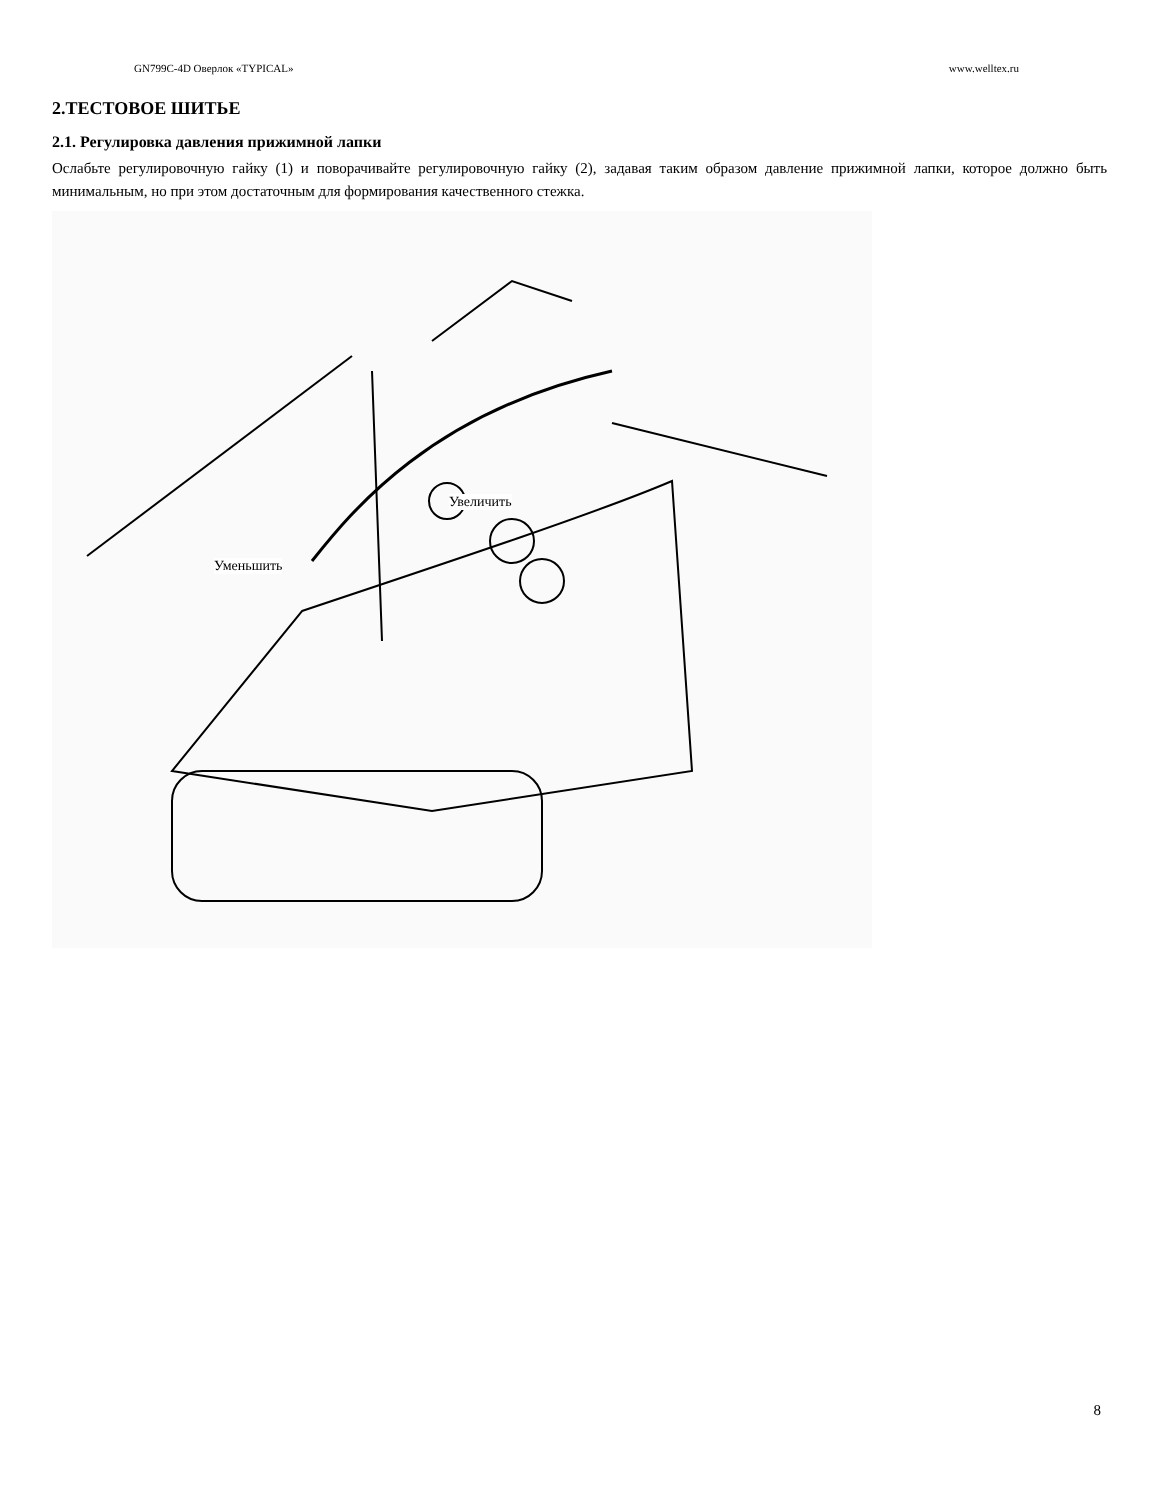GN799C-4D Оверлок «TYPICAL» www.welltex.ru
2.ТЕСТОВОЕ ШИТЬЕ
2.1. Регулировка давления прижимной лапки
Ослабьте регулировочную гайку (1) и поворачивайте регулировочную гайку (2), задавая таким образом давление прижимной лапки, которое должно быть минимальным, но при этом достаточным для формирования качественного стежка.
Увеличить
Уменьшить
8